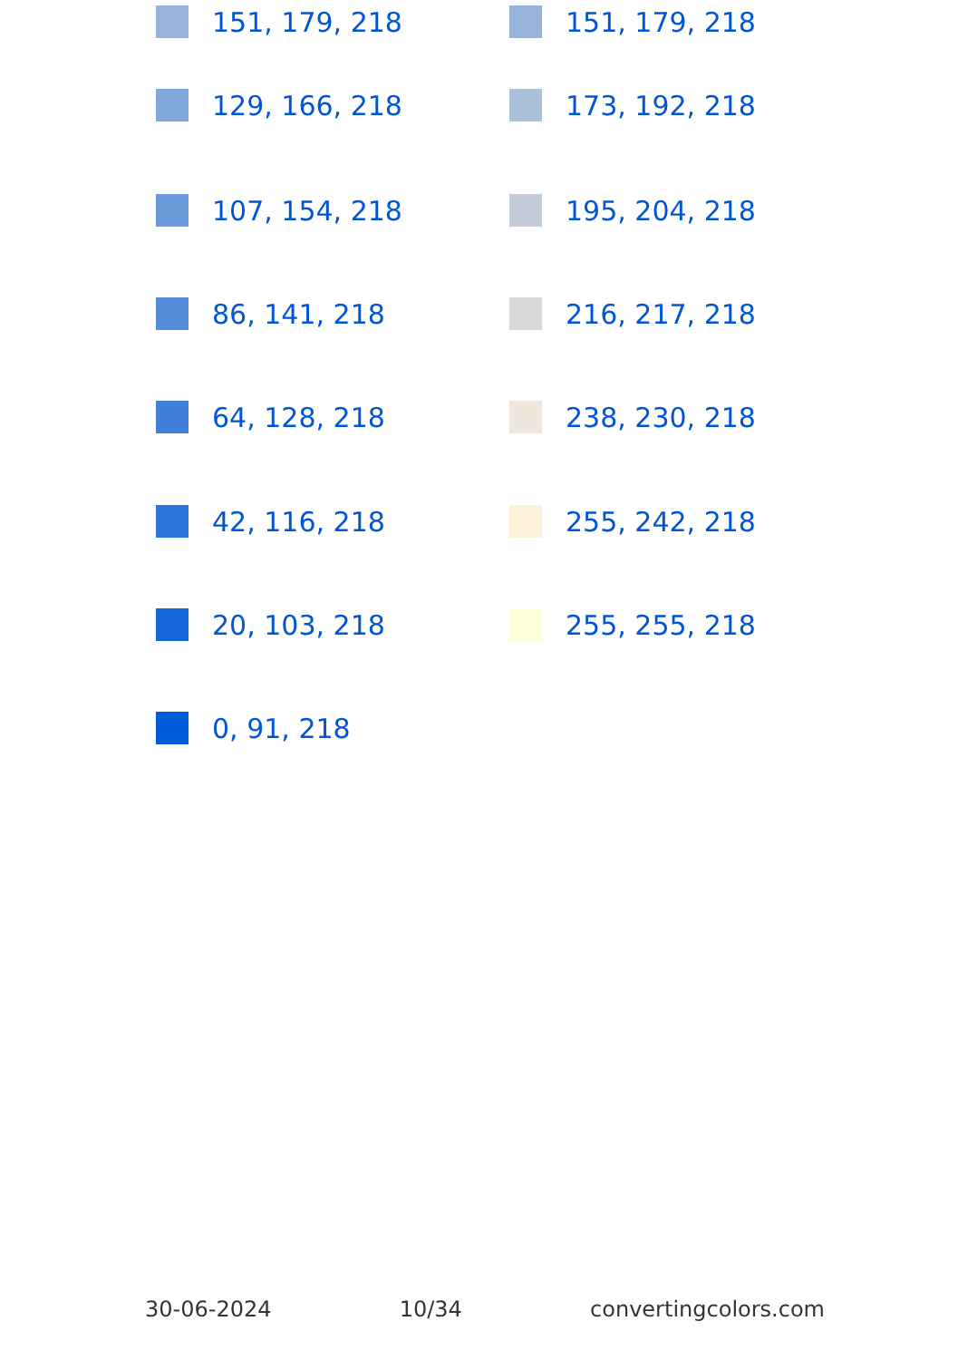151, 179, 218 151, 179, 218
129, 166, 218 173, 192, 218
107, 154, 218 195, 204, 218
86, 141, 218 216, 217, 218
64, 128, 218 238, 230, 218
42, 116, 218 255, 242, 218
20, 103, 218 255, 255, 218
0, 91, 218
30-06-2024 10/34 convertingcolors.com